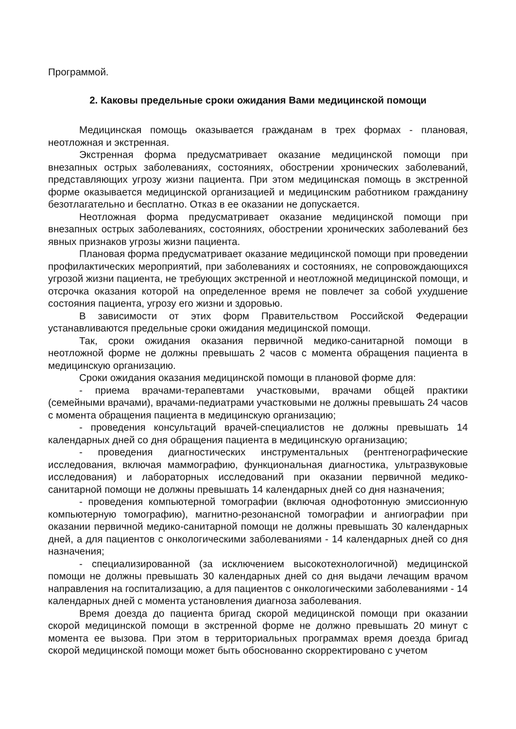Программой.
2. Каковы предельные сроки ожидания Вами медицинской помощи
Медицинская помощь оказывается гражданам в трех формах - плановая, неотложная и экстренная.
Экстренная форма предусматривает оказание медицинской помощи при внезапных острых заболеваниях, состояниях, обострении хронических заболеваний, представляющих угрозу жизни пациента. При этом медицинская помощь в экстренной форме оказывается медицинской организацией и медицинским работником гражданину безотлагательно и бесплатно. Отказ в ее оказании не допускается.
Неотложная форма предусматривает оказание медицинской помощи при внезапных острых заболеваниях, состояниях, обострении хронических заболеваний без явных признаков угрозы жизни пациента.
Плановая форма предусматривает оказание медицинской помощи при проведении профилактических мероприятий, при заболеваниях и состояниях, не сопровождающихся угрозой жизни пациента, не требующих экстренной и неотложной медицинской помощи, и отсрочка оказания которой на определенное время не повлечет за собой ухудшение состояния пациента, угрозу его жизни и здоровью.
В зависимости от этих форм Правительством Российской Федерации устанавливаются предельные сроки ожидания медицинской помощи.
Так, сроки ожидания оказания первичной медико-санитарной помощи в неотложной форме не должны превышать 2 часов с момента обращения пациента в медицинскую организацию.
Сроки ожидания оказания медицинской помощи в плановой форме для:
- приема врачами-терапевтами участковыми, врачами общей практики (семейными врачами), врачами-педиатрами участковыми не должны превышать 24 часов с момента обращения пациента в медицинскую организацию;
- проведения консультаций врачей-специалистов не должны превышать 14 календарных дней со дня обращения пациента в медицинскую организацию;
- проведения диагностических инструментальных (рентгенографические исследования, включая маммографию, функциональная диагностика, ультразвуковые исследования) и лабораторных исследований при оказании первичной медико-санитарной помощи не должны превышать 14 календарных дней со дня назначения;
- проведения компьютерной томографии (включая однофотонную эмиссионную компьютерную томографию), магнитно-резонансной томографии и ангиографии при оказании первичной медико-санитарной помощи не должны превышать 30 календарных дней, а для пациентов с онкологическими заболеваниями - 14 календарных дней со дня назначения;
- специализированной (за исключением высокотехнологичной) медицинской помощи не должны превышать 30 календарных дней со дня выдачи лечащим врачом направления на госпитализацию, а для пациентов с онкологическими заболеваниями - 14 календарных дней с момента установления диагноза заболевания.
Время доезда до пациента бригад скорой медицинской помощи при оказании скорой медицинской помощи в экстренной форме не должно превышать 20 минут с момента ее вызова. При этом в территориальных программах время доезда бригад скорой медицинской помощи может быть обоснованно скорректировано с учетом